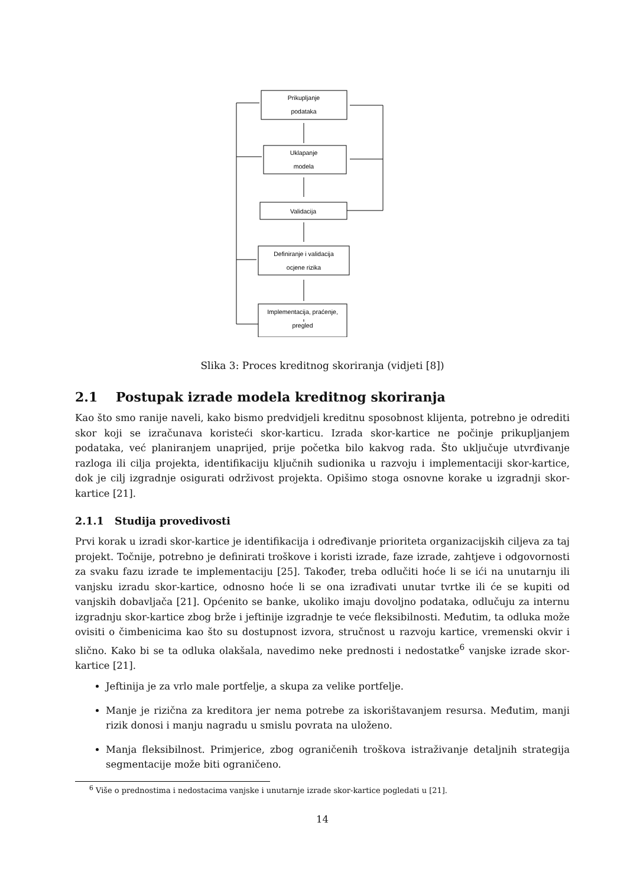Prikupljanje
podataka
Uklapanje
modela
Validacija
Definiranje i validacija
ocjene rizika
Implementacija, praćenje,
pregled
Slika 3: Proces kreditnog skoriranja (vidjeti [8])
2.1 Postupak izrade modela kreditnog skoriranja
Kao što smo ranije naveli, kako bismo predvidjeli kreditnu sposobnost klijenta, potrebno je odrediti skor koji se izračunava koristeći skor-karticu. Izrada skor-kartice ne počinje prikupljanjem podataka, već planiranjem unaprijed, prije početka bilo kakvog rada. Što uključuje utvrđivanje razloga ili cilja projekta, identifikaciju ključnih sudionika u razvoju i implementaciji skor-kartice, dok je cilj izgradnje osigurati održivost projekta. Opišimo stoga osnovne korake u izgradnji skor-kartice [21].
2.1.1 Studija provedivosti
Prvi korak u izradi skor-kartice je identifikacija i određivanje prioriteta organizacijskih ciljeva za taj projekt. Točnije, potrebno je definirati troškove i koristi izrade, faze izrade, zahtjeve i odgovornosti za svaku fazu izrade te implementaciju [25]. Također, treba odlučiti hoće li se ići na unutarnju ili vanjsku izradu skor-kartice, odnosno hoće li se ona izrađivati unutar tvrtke ili će se kupiti od vanjskih dobavljača [21]. Općenito se banke, ukoliko imaju dovoljno podataka, odlučuju za internu izgradnju skor-kartice zbog brže i jeftinije izgradnje te veće fleksibilnosti. Međutim, ta odluka može ovisiti o čimbenicima kao što su dostupnost izvora, stručnost u razvoju kartice, vremenski okvir i slično. Kako bi se ta odluka olakšala, navedimo neke prednosti i nedostatke<sup>6</sup> vanjske izrade skor-kartice [21].
Jeftinija je za vrlo male portfelje, a skupa za velike portfelje.
Manje je rizična za kreditora jer nema potrebe za iskorištavanjem resursa. Međutim, manji rizik donosi i manju nagradu u smislu povrata na uloženo.
Manja fleksibilnost. Primjerice, zbog ograničenih troškova istraživanje detaljnih strategija segmentacije može biti ograničeno.
<sup>6</sup> Više o prednostima i nedostacima vanjske i unutarnje izrade skor-kartice pogledati u [21].
14